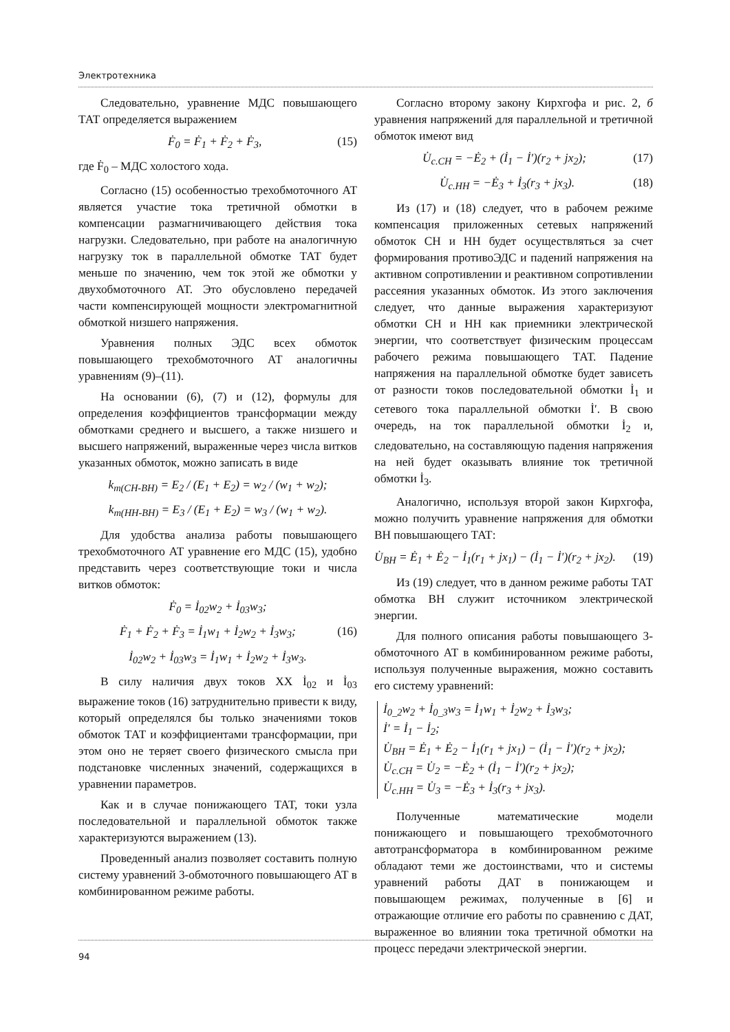Электротехника
Следовательно, уравнение МДС повышающего ТАТ определяется выражением
Ḟ<sub>0</sub> = Ḟ<sub>1</sub> + Ḟ<sub>2</sub> + Ḟ<sub>3</sub>, (15)
где Ḟ<sub>0</sub> – МДС холостого хода.
Согласно (15) особенностью трехобмоточного АТ является участие тока третичной обмотки в компенсации размагничивающего действия тока нагрузки. Следовательно, при работе на аналогичную нагрузку ток в параллельной обмотке ТАТ будет меньше по значению, чем ток этой же обмотки у двухобмоточного АТ. Это обусловлено передачей части компенсирующей мощности электромагнитной обмоткой низшего напряжения.
Уравнения полных ЭДС всех обмоток повышающего трехобмоточного АТ аналогичны уравнениям (9)–(11).
На основании (6), (7) и (12), формулы для определения коэффициентов трансформации между обмотками среднего и высшего, а также низшего и высшего напряжений, выраженные через числа витков указанных обмоток, можно записать в виде
k<sub>т(СН-ВН)</sub> = E<sub>2</sub> / (E<sub>1</sub> + E<sub>2</sub>) = w<sub>2</sub> / (w<sub>1</sub> + w<sub>2</sub>);
k<sub>т(НН-ВН)</sub> = E<sub>3</sub> / (E<sub>1</sub> + E<sub>2</sub>) = w<sub>3</sub> / (w<sub>1</sub> + w<sub>2</sub>).
Для удобства анализа работы повышающего трехобмоточного АТ уравнение его МДС (15), удобно представить через соответствующие токи и числа витков обмоток:
Ḟ<sub>0</sub> = İ<sub>02</sub>w<sub>2</sub> + İ<sub>03</sub>w<sub>3</sub>;
Ḟ<sub>1</sub> + Ḟ<sub>2</sub> + Ḟ<sub>3</sub> = İ<sub>1</sub>w<sub>1</sub> + İ<sub>2</sub>w<sub>2</sub> + İ<sub>3</sub>w<sub>3</sub>; (16)
İ<sub>02</sub>w<sub>2</sub> + İ<sub>03</sub>w<sub>3</sub> = İ<sub>1</sub>w<sub>1</sub> + İ<sub>2</sub>w<sub>2</sub> + İ<sub>3</sub>w<sub>3</sub>.
В силу наличия двух токов ХХ İ<sub>02</sub> и İ<sub>03</sub> выражение токов (16) затруднительно привести к виду, который определялся бы только значениями токов обмоток ТАТ и коэффициентами трансформации, при этом оно не теряет своего физического смысла при подстановке численных значений, содержащихся в уравнении параметров.
Как и в случае понижающего ТАТ, токи узла последовательной и параллельной обмоток также характеризуются выражением (13).
Проведенный анализ позволяет составить полную систему уравнений 3-обмоточного повышающего АТ в комбинированном режиме работы.
Согласно второму закону Кирхгофа и рис. 2, б уравнения напряжений для параллельной и третичной обмоток имеют вид
U̇<sub>с.СН</sub> = −Ė<sub>2</sub> + (İ<sub>1</sub> − İ′)(r<sub>2</sub> + jx<sub>2</sub>); (17)
U̇<sub>с.НН</sub> = −Ė<sub>3</sub> + İ<sub>3</sub>(r<sub>3</sub> + jx<sub>3</sub>). (18)
Из (17) и (18) следует, что в рабочем режиме компенсация приложенных сетевых напряжений обмоток СН и НН будет осуществляться за счет формирования противоЭДС и падений напряжения на активном сопротивлении и реактивном сопротивлении рассеяния указанных обмоток. Из этого заключения следует, что данные выражения характеризуют обмотки СН и НН как приемники электрической энергии, что соответствует физическим процессам рабочего режима повышающего ТАТ. Падение напряжения на параллельной обмотке будет зависеть от разности токов последовательной обмотки İ<sub>1</sub> и сетевого тока параллельной обмотки İ′. В свою очередь, на ток параллельной обмотки İ<sub>2</sub> и, следовательно, на составляющую падения напряжения на ней будет оказывать влияние ток третичной обмотки İ<sub>3</sub>.
Аналогично, используя второй закон Кирхгофа, можно получить уравнение напряжения для обмотки ВН повышающего ТАТ:
U̇<sub>ВН</sub> = Ė<sub>1</sub> + Ė<sub>2</sub> − İ<sub>1</sub>(r<sub>1</sub> + jx<sub>1</sub>) − (İ<sub>1</sub> − İ′)(r<sub>2</sub> + jx<sub>2</sub>). (19)
Из (19) следует, что в данном режиме работы ТАТ обмотка ВН служит источником электрической энергии.
Для полного описания работы повышающего 3-обмоточного АТ в комбинированном режиме работы, используя полученные выражения, можно составить его систему уравнений:
İ<sub>0_2</sub>w<sub>2</sub> + İ<sub>0_3</sub>w<sub>3</sub> = İ<sub>1</sub>w<sub>1</sub> + İ<sub>2</sub>w<sub>2</sub> + İ<sub>3</sub>w<sub>3</sub>;
İ′ = İ<sub>1</sub> − İ<sub>2</sub>;
U̇<sub>ВН</sub> = Ė<sub>1</sub> + Ė<sub>2</sub> − İ<sub>1</sub>(r<sub>1</sub> + jx<sub>1</sub>) − (İ<sub>1</sub> − İ′)(r<sub>2</sub> + jx<sub>2</sub>);
U̇<sub>с.СН</sub> = U̇<sub>2</sub> = −Ė<sub>2</sub> + (İ<sub>1</sub> − İ′)(r<sub>2</sub> + jx<sub>2</sub>);
U̇<sub>с.НН</sub> = U̇<sub>3</sub> = −Ė<sub>3</sub> + İ<sub>3</sub>(r<sub>3</sub> + jx<sub>3</sub>).
Полученные математические модели понижающего и повышающего трехобмоточного автотрансформатора в комбинированном режиме обладают теми же достоинствами, что и системы уравнений работы ДАТ в понижающем и повышающем режимах, полученные в [6] и отражающие отличие его работы по сравнению с ДАТ, выраженное во влиянии тока третичной обмотки на процесс передачи электрической энергии.
94